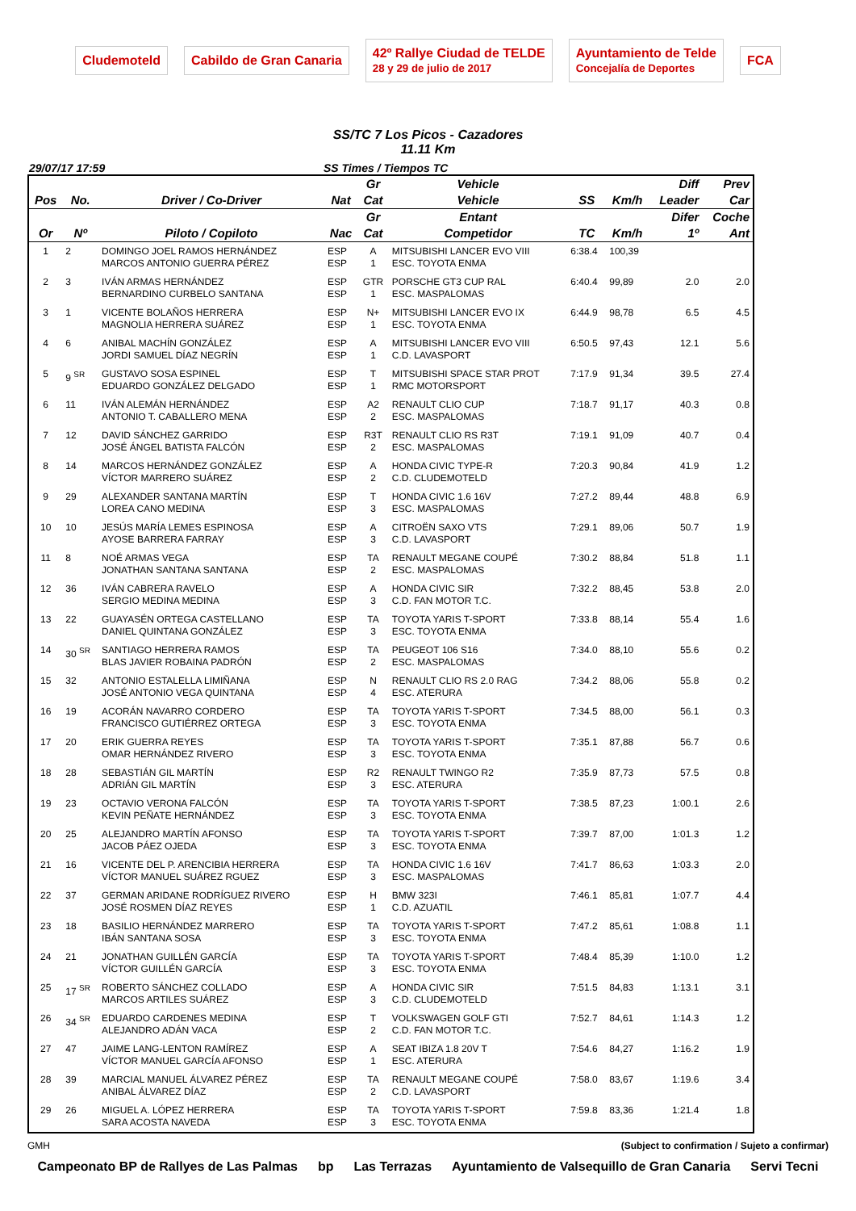Cludemoteld Cabildo de Gran Canaria 42º Rallye Ciudad de TELDE
28 y 29 de julio de 2017 Ayuntamiento de Telde
Concejalía de Deportes FCA
SS/TC 7 Los Picos - Cazadores
11.11 Km
29/07/17 17:59 SS Times / Tiempos TC
| | | | | Gr | Vehicle | | | Diff | Prev |
| --- | --- | --- | --- | --- | --- | --- | --- | --- | --- |
| Pos | No. | Driver / Co-Driver | Nat | Cat | Vehicle | SS | Km/h | Leader | Car |
| | | | | Gr | Entant | | | Difer | Coche |
| Or | Nº | Piloto / Copiloto | Nac | Cat | Competidor | TC | Km/h | 1º | Ant |
| 1 | 2 | DOMINGO JOEL RAMOS HERNÁNDEZ MARCOS ANTONIO GUERRA PÉREZ | ESP ESP | A 1 | MITSUBISHI LANCER EVO VIII ESC. TOYOTA ENMA | 6:38.4 | 100,39 | | |
| 2 | 3 | IVÁN ARMAS HERNÁNDEZ BERNARDINO CURBELO SANTANA | ESP ESP | GTR 1 | PORSCHE GT3 CUP RAL ESC. MASPALOMAS | 6:40.4 | 99,89 | 2.0 | 2.0 |
| 3 | 1 | VICENTE BOLAÑOS HERRERA MAGNOLIA HERRERA SUÁREZ | ESP ESP | N+ 1 | MITSUBISHI LANCER EVO IX ESC. TOYOTA ENMA | 6:44.9 | 98,78 | 6.5 | 4.5 |
| 4 | 6 | ANIBAL MACHÍN GONZÁLEZ JORDI SAMUEL DÍAZ NEGRÍN | ESP ESP | A 1 | MITSUBISHI LANCER EVO VIII C.D. LAVASPORT | 6:50.5 | 97,43 | 12.1 | 5.6 |
| 5 | 9 <sup>SR</sup> | GUSTAVO SOSA ESPINEL EDUARDO GONZÁLEZ DELGADO | ESP ESP | T 1 | MITSUBISHI SPACE STAR PROT RMC MOTORSPORT | 7:17.9 | 91,34 | 39.5 | 27.4 |
| 6 | 11 | IVÁN ALEMÁN HERNÁNDEZ ANTONIO T. CABALLERO MENA | ESP ESP | A2 2 | RENAULT CLIO CUP ESC. MASPALOMAS | 7:18.7 | 91,17 | 40.3 | 0.8 |
| 7 | 12 | DAVID SÁNCHEZ GARRIDO JOSÉ ÁNGEL BATISTA FALCÓN | ESP ESP | R3T 2 | RENAULT CLIO RS R3T ESC. MASPALOMAS | 7:19.1 | 91,09 | 40.7 | 0.4 |
| 8 | 14 | MARCOS HERNÁNDEZ GONZÁLEZ VÍCTOR MARRERO SUÁREZ | ESP ESP | A 2 | HONDA CIVIC TYPE-R C.D. CLUDEMOTELD | 7:20.3 | 90,84 | 41.9 | 1.2 |
| 9 | 29 | ALEXANDER SANTANA MARTÍN LOREA CANO MEDINA | ESP ESP | T 3 | HONDA CIVIC 1.6 16V ESC. MASPALOMAS | 7:27.2 | 89,44 | 48.8 | 6.9 |
| 10 | 10 | JESÚS MARÍA LEMES ESPINOSA AYOSE BARRERA FARRAY | ESP ESP | A 3 | CITROËN SAXO VTS C.D. LAVASPORT | 7:29.1 | 89,06 | 50.7 | 1.9 |
| 11 | 8 | NOÉ ARMAS VEGA JONATHAN SANTANA SANTANA | ESP ESP | TA 2 | RENAULT MEGANE COUPÉ ESC. MASPALOMAS | 7:30.2 | 88,84 | 51.8 | 1.1 |
| 12 | 36 | IVÁN CABRERA RAVELO SERGIO MEDINA MEDINA | ESP ESP | A 3 | HONDA CIVIC SIR C.D. FAN MOTOR T.C. | 7:32.2 | 88,45 | 53.8 | 2.0 |
| 13 | 22 | GUAYASÉN ORTEGA CASTELLANO DANIEL QUINTANA GONZÁLEZ | ESP ESP | TA 3 | TOYOTA YARIS T-SPORT ESC. TOYOTA ENMA | 7:33.8 | 88,14 | 55.4 | 1.6 |
| 14 | 30 <sup>SR</sup> | SANTIAGO HERRERA RAMOS BLAS JAVIER ROBAINA PADRÓN | ESP ESP | TA 2 | PEUGEOT 106 S16 ESC. MASPALOMAS | 7:34.0 | 88,10 | 55.6 | 0.2 |
| 15 | 32 | ANTONIO ESTALELLA LIMIÑANA JOSÉ ANTONIO VEGA QUINTANA | ESP ESP | N 4 | RENAULT CLIO RS 2.0 RAG ESC. ATERURA | 7:34.2 | 88,06 | 55.8 | 0.2 |
| 16 | 19 | ACORÁN NAVARRO CORDERO FRANCISCO GUTIÉRREZ ORTEGA | ESP ESP | TA 3 | TOYOTA YARIS T-SPORT ESC. TOYOTA ENMA | 7:34.5 | 88,00 | 56.1 | 0.3 |
| 17 | 20 | ERIK GUERRA REYES OMAR HERNÁNDEZ RIVERO | ESP ESP | TA 3 | TOYOTA YARIS T-SPORT ESC. TOYOTA ENMA | 7:35.1 | 87,88 | 56.7 | 0.6 |
| 18 | 28 | SEBASTIÁN GIL MARTÍN ADRIÁN GIL MARTÍN | ESP ESP | R2 3 | RENAULT TWINGO R2 ESC. ATERURA | 7:35.9 | 87,73 | 57.5 | 0.8 |
| 19 | 23 | OCTAVIO VERONA FALCÓN KEVIN PEÑATE HERNÁNDEZ | ESP ESP | TA 3 | TOYOTA YARIS T-SPORT ESC. TOYOTA ENMA | 7:38.5 | 87,23 | 1:00.1 | 2.6 |
| 20 | 25 | ALEJANDRO MARTÍN AFONSO JACOB PÁEZ OJEDA | ESP ESP | TA 3 | TOYOTA YARIS T-SPORT ESC. TOYOTA ENMA | 7:39.7 | 87,00 | 1:01.3 | 1.2 |
| 21 | 16 | VICENTE DEL P. ARENCIBIA HERRERA VÍCTOR MANUEL SUÁREZ RGUEZ | ESP ESP | TA 3 | HONDA CIVIC 1.6 16V ESC. MASPALOMAS | 7:41.7 | 86,63 | 1:03.3 | 2.0 |
| 22 | 37 | GERMAN ARIDANE RODRÍGUEZ RIVERO JOSÉ ROSMEN DÍAZ REYES | ESP ESP | H 1 | BMW 323I C.D. AZUATIL | 7:46.1 | 85,81 | 1:07.7 | 4.4 |
| 23 | 18 | BASILIO HERNÁNDEZ MARRERO IBÁN SANTANA SOSA | ESP ESP | TA 3 | TOYOTA YARIS T-SPORT ESC. TOYOTA ENMA | 7:47.2 | 85,61 | 1:08.8 | 1.1 |
| 24 | 21 | JONATHAN GUILLÉN GARCÍA VÍCTOR GUILLÉN GARCÍA | ESP ESP | TA 3 | TOYOTA YARIS T-SPORT ESC. TOYOTA ENMA | 7:48.4 | 85,39 | 1:10.0 | 1.2 |
| 25 | 17 <sup>SR</sup> | ROBERTO SÁNCHEZ COLLADO MARCOS ARTILES SUÁREZ | ESP ESP | A 3 | HONDA CIVIC SIR C.D. CLUDEMOTELD | 7:51.5 | 84,83 | 1:13.1 | 3.1 |
| 26 | 34 <sup>SR</sup> | EDUARDO CARDENES MEDINA ALEJANDRO ADÁN VACA | ESP ESP | T 2 | VOLKSWAGEN GOLF GTI C.D. FAN MOTOR T.C. | 7:52.7 | 84,61 | 1:14.3 | 1.2 |
| 27 | 47 | JAIME LANG-LENTON RAMÍREZ VÍCTOR MANUEL GARCÍA AFONSO | ESP ESP | A 1 | SEAT IBIZA 1.8 20V T ESC. ATERURA | 7:54.6 | 84,27 | 1:16.2 | 1.9 |
| 28 | 39 | MARCIAL MANUEL ÁLVAREZ PÉREZ ANIBAL ÁLVAREZ DÍAZ | ESP ESP | TA 2 | RENAULT MEGANE COUPÉ C.D. LAVASPORT | 7:58.0 | 83,67 | 1:19.6 | 3.4 |
| 29 | 26 | MIGUEL A. LÓPEZ HERRERA SARA ACOSTA NAVEDA | ESP ESP | TA 3 | TOYOTA YARIS T-SPORT ESC. TOYOTA ENMA | 7:59.8 | 83,36 | 1:21.4 | 1.8 |
GMH (Subject to confirmation / Sujeto a confirmar)
Campeonato BP de Rallyes de Las Palmas bp Las Terrazas Ayuntamiento de Valsequillo de Gran Canaria Servi Tecni